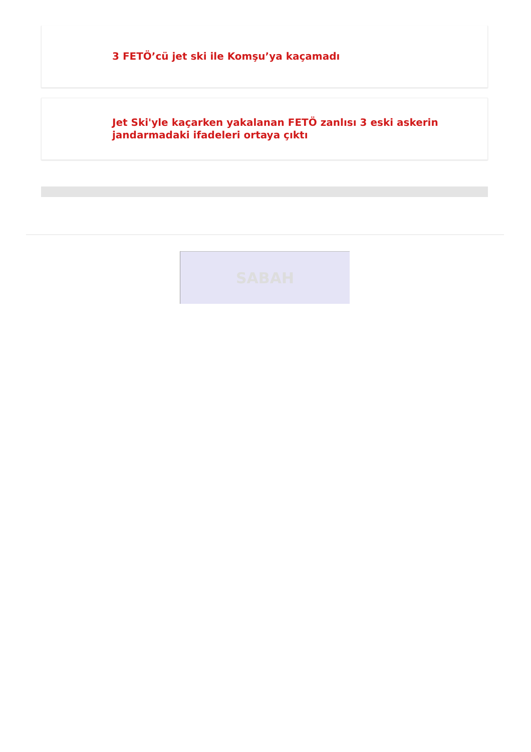3 FETÖ’cü jet ski ile Komşu’ya kaçamadı
Jet Ski'yle kaçarken yakalanan FETÖ zanlısı 3 eski askerin jandarmadaki ifadeleri ortaya çıktı
SABAH